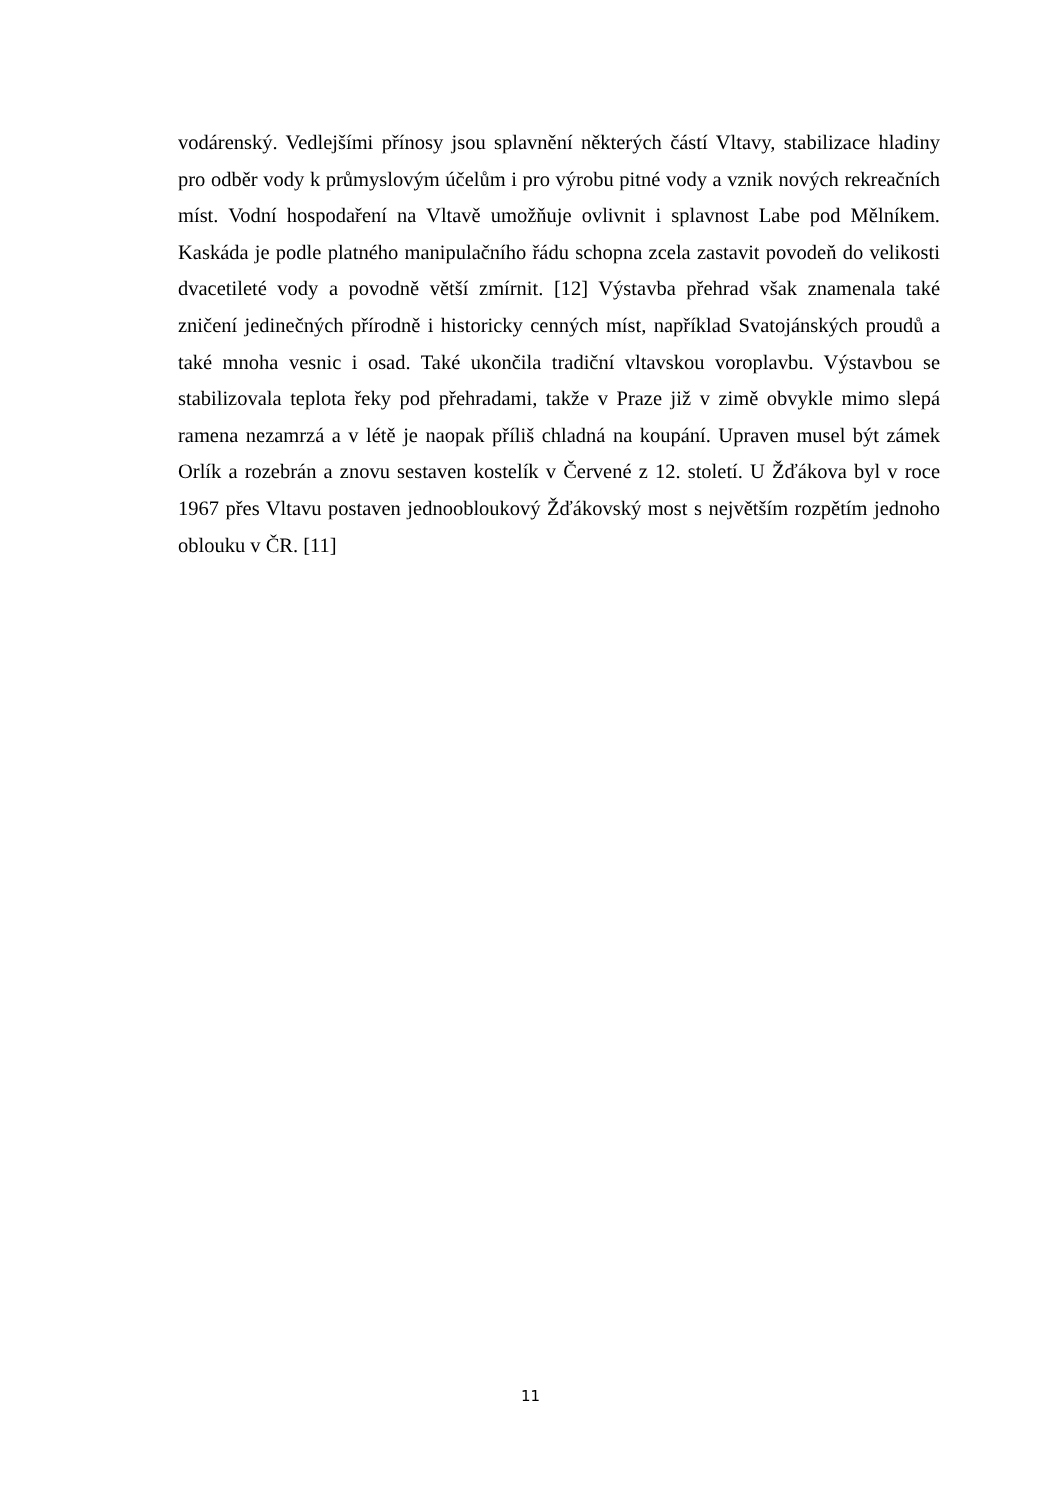vodárenský. Vedlejšími přínosy jsou splavnění některých částí Vltavy, stabilizace hladiny pro odběr vody k průmyslovým účelům i pro výrobu pitné vody a vznik nových rekreačních míst. Vodní hospodaření na Vltavě umožňuje ovlivnit i splavnost Labe pod Mělníkem. Kaskáda je podle platného manipulačního řádu schopna zcela zastavit povodeň do velikosti dvacetileté vody a povodně větší zmírnit. [12] Výstavba přehrad však znamenala také zničení jedinečných přírodně i historicky cenných míst, například Svatojánských proudů a také mnoha vesnic i osad. Také ukončila tradiční vltavskou voroplavbu. Výstavbou se stabilizovala teplota řeky pod přehradami, takže v Praze již v zimě obvykle mimo slepá ramena nezamrzá a v létě je naopak příliš chladná na koupání. Upraven musel být zámek Orlík a rozebrán a znovu sestaven kostelík v Červené z 12. století. U Žďákova byl v roce 1967 přes Vltavu postaven jednoobloukový Žďákovský most s největším rozpětím jednoho oblouku v ČR. [11]
11